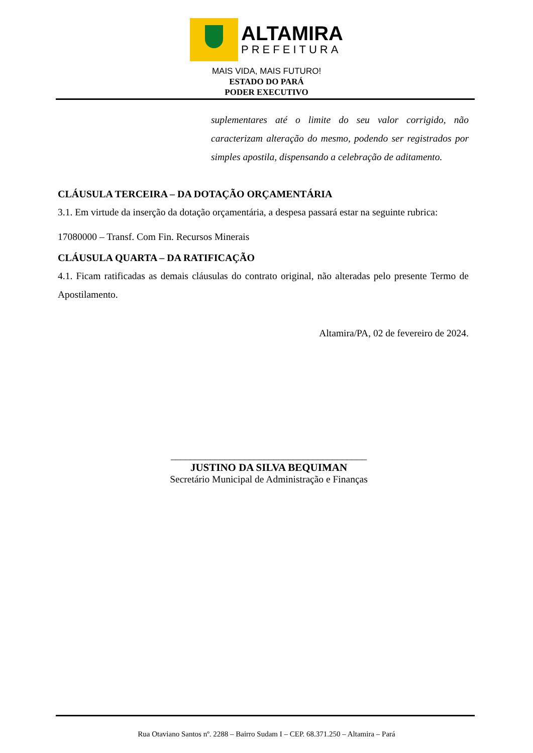ALTAMIRA
PREFEITURA
MAIS VIDA, MAIS FUTURO!
ESTADO DO PARÁ
PODER EXECUTIVO
suplementares até o limite do seu valor corrigido, não caracterizam alteração do mesmo, podendo ser registrados por simples apostila, dispensando a celebração de aditamento.
CLÁUSULA TERCEIRA – DA DOTAÇÃO ORÇAMENTÁRIA
3.1. Em virtude da inserção da dotação orçamentária, a despesa passará estar na seguinte rubrica:
17080000 – Transf. Com Fin. Recursos Minerais
CLÁUSULA QUARTA – DA RATIFICAÇÃO
4.1. Ficam ratificadas as demais cláusulas do contrato original, não alteradas pelo presente Termo de Apostilamento.
Altamira/PA, 02 de fevereiro de 2024.
________________________________________
JUSTINO DA SILVA BEQUIMAN
Secretário Municipal de Administração e Finanças
Rua Otaviano Santos nº. 2288 – Bairro Sudam I – CEP. 68.371.250 – Altamira – Pará